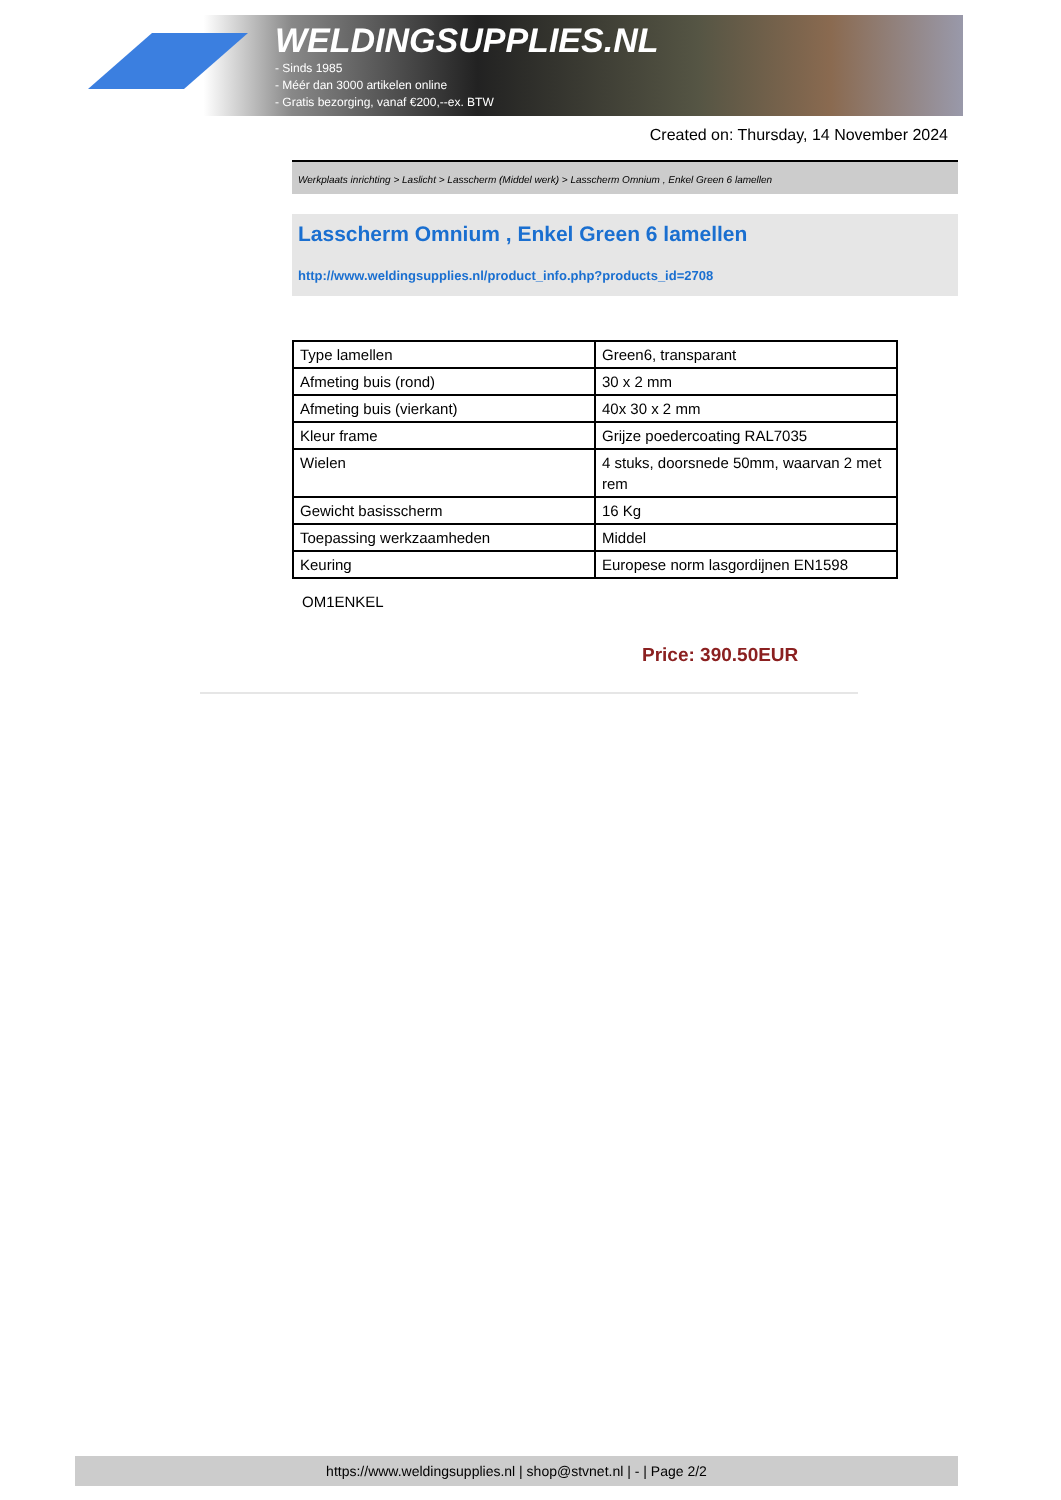WELDINGSUPPLIES.NL
- Sinds 1985
- Méér dan 3000 artikelen online
- Gratis bezorging, vanaf €200,--ex. BTW
Created on: Thursday, 14 November 2024
Werkplaats inrichting > Laslicht > Lasscherm (Middel werk) > Lasscherm Omnium , Enkel Green 6 lamellen
Lasscherm Omnium , Enkel Green 6 lamellen
http://www.weldingsupplies.nl/product_info.php?products_id=2708
| Type lamellen | Green6, transparant |
| Afmeting buis (rond) | 30 x 2 mm |
| Afmeting buis (vierkant) | 40x 30 x 2 mm |
| Kleur frame | Grijze poedercoating RAL7035 |
| Wielen | 4 stuks, doorsnede 50mm, waarvan 2 met rem |
| Gewicht basisscherm | 16 Kg |
| Toepassing werkzaamheden | Middel |
| Keuring | Europese norm lasgordijnen EN1598 |
OM1ENKEL
Price: 390.50EUR
https://www.weldingsupplies.nl | shop@stvnet.nl | - | Page 2/2